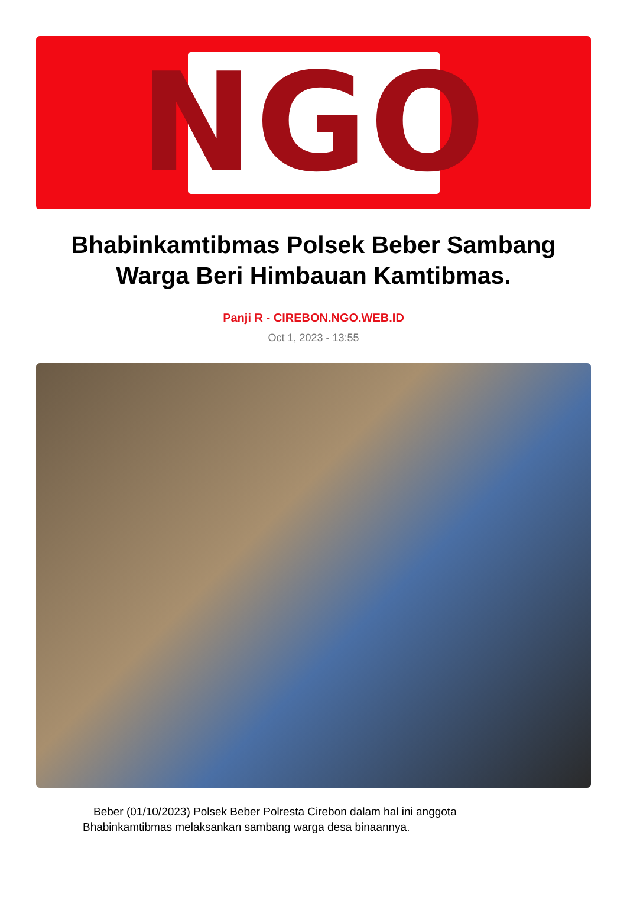NGO
Bhabinkamtibmas Polsek Beber Sambang Warga Beri Himbauan Kamtibmas.
Panji R - CIREBON.NGO.WEB.ID
Oct 1, 2023 - 13:55
Beber (01/10/2023) Polsek Beber Polresta Cirebon dalam hal ini anggota Bhabinkamtibmas melaksankan sambang warga desa binaannya.